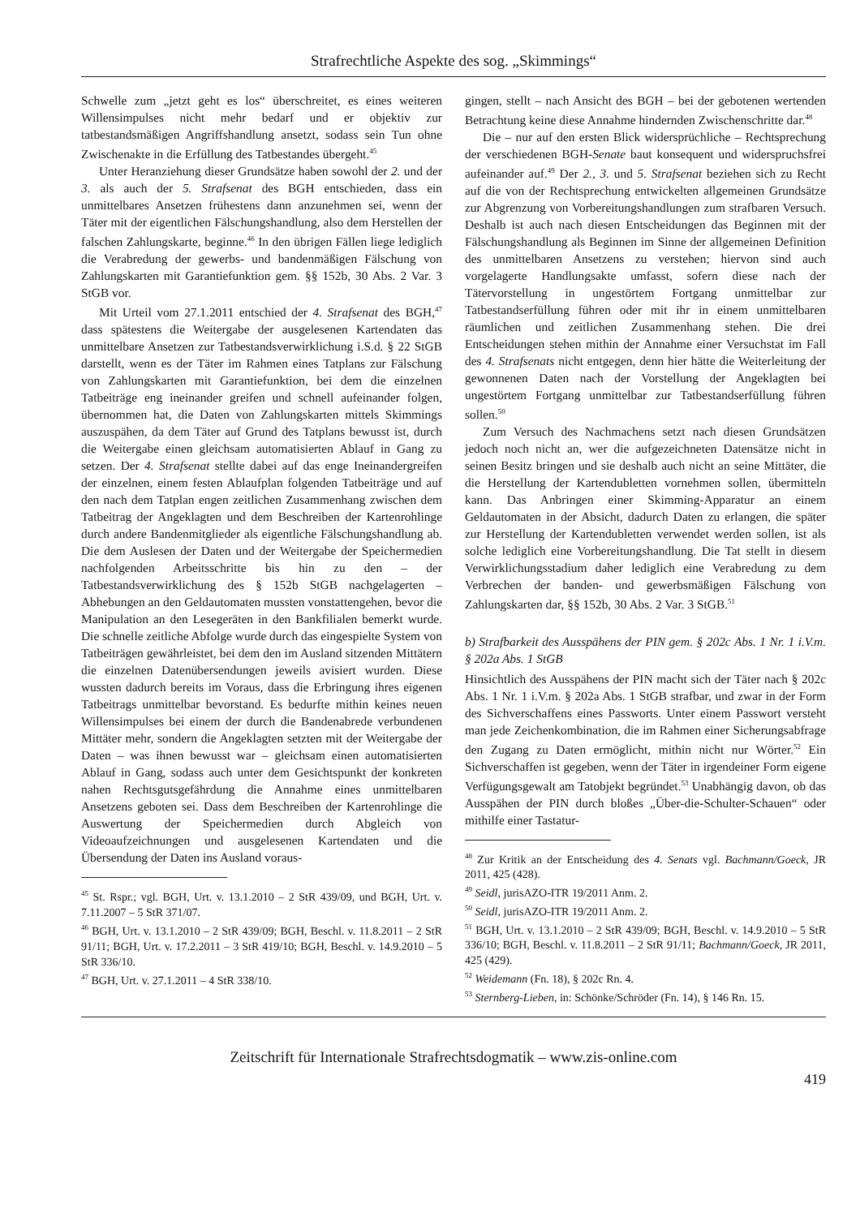Strafrechtliche Aspekte des sog. „Skimmings“
Schwelle zum „jetzt geht es los“ überschreitet, es eines weiteren Willensimpulses nicht mehr bedarf und er objektiv zur tatbestandsmäßigen Angriffshandlung ansetzt, sodass sein Tun ohne Zwischenakte in die Erfüllung des Tatbestandes übergeht.<sup>45</sup>
Unter Heranziehung dieser Grundsätze haben sowohl der 2. und der 3. als auch der 5. Strafsenat des BGH entschieden, dass ein unmittelbares Ansetzen frühestens dann anzunehmen sei, wenn der Täter mit der eigentlichen Fälschungshandlung, also dem Herstellen der falschen Zahlungskarte, beginne.<sup>46</sup> In den übrigen Fällen liege lediglich die Verabredung der gewerbs- und bandenmäßigen Fälschung von Zahlungskarten mit Garantiefunktion gem. §§ 152b, 30 Abs. 2 Var. 3 StGB vor.
Mit Urteil vom 27.1.2011 entschied der 4. Strafsenat des BGH,<sup>47</sup> dass spätestens die Weitergabe der ausgelesenen Kartendaten das unmittelbare Ansetzen zur Tatbestandsverwirklichung i.S.d. § 22 StGB darstellt, wenn es der Täter im Rahmen eines Tatplans zur Fälschung von Zahlungskarten mit Garantiefunktion, bei dem die einzelnen Tatbeiträge eng ineinander greifen und schnell aufeinander folgen, übernommen hat, die Daten von Zahlungskarten mittels Skimmings auszuspähen, da dem Täter auf Grund des Tatplans bewusst ist, durch die Weitergabe einen gleichsam automatisierten Ablauf in Gang zu setzen. Der 4. Strafsenat stellte dabei auf das enge Ineinandergreifen der einzelnen, einem festen Ablaufplan folgenden Tatbeiträge und auf den nach dem Tatplan engen zeitlichen Zusammenhang zwischen dem Tatbeitrag der Angeklagten und dem Beschreiben der Kartenrohlinge durch andere Bandenmitglieder als eigentliche Fälschungshandlung ab. Die dem Auslesen der Daten und der Weitergabe der Speichermedien nachfolgenden Arbeitsschritte bis hin zu den – der Tatbestandsverwirklichung des § 152b StGB nachgelagerten – Abhebungen an den Geldautomaten mussten vonstattengehen, bevor die Manipulation an den Lesegeräten in den Bankfilialen bemerkt wurde. Die schnelle zeitliche Abfolge wurde durch das eingespielte System von Tatbeiträgen gewährleistet, bei dem den im Ausland sitzenden Mittätern die einzelnen Datenübersendungen jeweils avisiert wurden. Diese wussten dadurch bereits im Voraus, dass die Erbringung ihres eigenen Tatbeitrags unmittelbar bevorstand. Es bedurfte mithin keines neuen Willensimpulses bei einem der durch die Bandenabrede verbundenen Mittäter mehr, sondern die Angeklagten setzten mit der Weitergabe der Daten – was ihnen bewusst war – gleichsam einen automatisierten Ablauf in Gang, sodass auch unter dem Gesichtspunkt der konkreten nahen Rechtsgutsgefährdung die Annahme eines unmittelbaren Ansetzens geboten sei. Dass dem Beschreiben der Kartenrohlinge die Auswertung der Speichermedien durch Abgleich von Videoaufzeichnungen und ausgelesenen Kartendaten und die Übersendung der Daten ins Ausland voraus-
<sup>45</sup> St. Rspr.; vgl. BGH, Urt. v. 13.1.2010 – 2 StR 439/09, und BGH, Urt. v. 7.11.2007 – 5 StR 371/07.
<sup>46</sup> BGH, Urt. v. 13.1.2010 – 2 StR 439/09; BGH, Beschl. v. 11.8.2011 – 2 StR 91/11; BGH, Urt. v. 17.2.2011 – 3 StR 419/10; BGH, Beschl. v. 14.9.2010 – 5 StR 336/10.
<sup>47</sup> BGH, Urt. v. 27.1.2011 – 4 StR 338/10.
gingen, stellt – nach Ansicht des BGH – bei der gebotenen wertenden Betrachtung keine diese Annahme hindernden Zwischenschritte dar.<sup>48</sup>
Die – nur auf den ersten Blick widersprüchliche – Rechtsprechung der verschiedenen BGH-Senate baut konsequent und widerspruchsfrei aufeinander auf.<sup>49</sup> Der 2., 3. und 5. Strafsenat beziehen sich zu Recht auf die von der Rechtsprechung entwickelten allgemeinen Grundsätze zur Abgrenzung von Vorbereitungshandlungen zum strafbaren Versuch. Deshalb ist auch nach diesen Entscheidungen das Beginnen mit der Fälschungshandlung als Beginnen im Sinne der allgemeinen Definition des unmittelbaren Ansetzens zu verstehen; hiervon sind auch vorgelagerte Handlungsakte umfasst, sofern diese nach der Tätervorstellung in ungestörtem Fortgang unmittelbar zur Tatbestandserfüllung führen oder mit ihr in einem unmittelbaren räumlichen und zeitlichen Zusammenhang stehen. Die drei Entscheidungen stehen mithin der Annahme einer Versuchstat im Fall des 4. Strafsenats nicht entgegen, denn hier hätte die Weiterleitung der gewonnenen Daten nach der Vorstellung der Angeklagten bei ungestörtem Fortgang unmittelbar zur Tatbestandserfüllung führen sollen.<sup>50</sup>
Zum Versuch des Nachmachens setzt nach diesen Grundsätzen jedoch noch nicht an, wer die aufgezeichneten Datensätze nicht in seinen Besitz bringen und sie deshalb auch nicht an seine Mittäter, die die Herstellung der Kartendubletten vornehmen sollen, übermitteln kann. Das Anbringen einer Skimming-Apparatur an einem Geldautomaten in der Absicht, dadurch Daten zu erlangen, die später zur Herstellung der Kartendubletten verwendet werden sollen, ist als solche lediglich eine Vorbereitungshandlung. Die Tat stellt in diesem Verwirklichungsstadium daher lediglich eine Verabredung zu dem Verbrechen der banden- und gewerbsmäßigen Fälschung von Zahlungskarten dar, §§ 152b, 30 Abs. 2 Var. 3 StGB.<sup>51</sup>
b) Strafbarkeit des Ausspähens der PIN gem. § 202c Abs. 1 Nr. 1 i.V.m. § 202a Abs. 1 StGB
Hinsichtlich des Ausspähens der PIN macht sich der Täter nach § 202c Abs. 1 Nr. 1 i.V.m. § 202a Abs. 1 StGB strafbar, und zwar in der Form des Sichverschaffens eines Passworts. Unter einem Passwort versteht man jede Zeichenkombination, die im Rahmen einer Sicherungsabfrage den Zugang zu Daten ermöglicht, mithin nicht nur Wörter.<sup>52</sup> Ein Sichverschaffen ist gegeben, wenn der Täter in irgendeiner Form eigene Verfügungsgewalt am Tatobjekt begründet.<sup>53</sup> Unabhängig davon, ob das Ausspähen der PIN durch bloßes „Über-die-Schulter-Schauen“ oder mithilfe einer Tastatur-
<sup>48</sup> Zur Kritik an der Entscheidung des 4. Senats vgl. Bachmann/Goeck, JR 2011, 425 (428).
<sup>49</sup> Seidl, jurisAZO-ITR 19/2011 Anm. 2.
<sup>50</sup> Seidl, jurisAZO-ITR 19/2011 Anm. 2.
<sup>51</sup> BGH, Urt. v. 13.1.2010 – 2 StR 439/09; BGH, Beschl. v. 14.9.2010 – 5 StR 336/10; BGH, Beschl. v. 11.8.2011 – 2 StR 91/11; Bachmann/Goeck, JR 2011, 425 (429).
<sup>52</sup> Weidemann (Fn. 18), § 202c Rn. 4.
<sup>53</sup> Sternberg-Lieben, in: Schönke/Schröder (Fn. 14), § 146 Rn. 15.
Zeitschrift für Internationale Strafrechtsdogmatik – www.zis-online.com
419